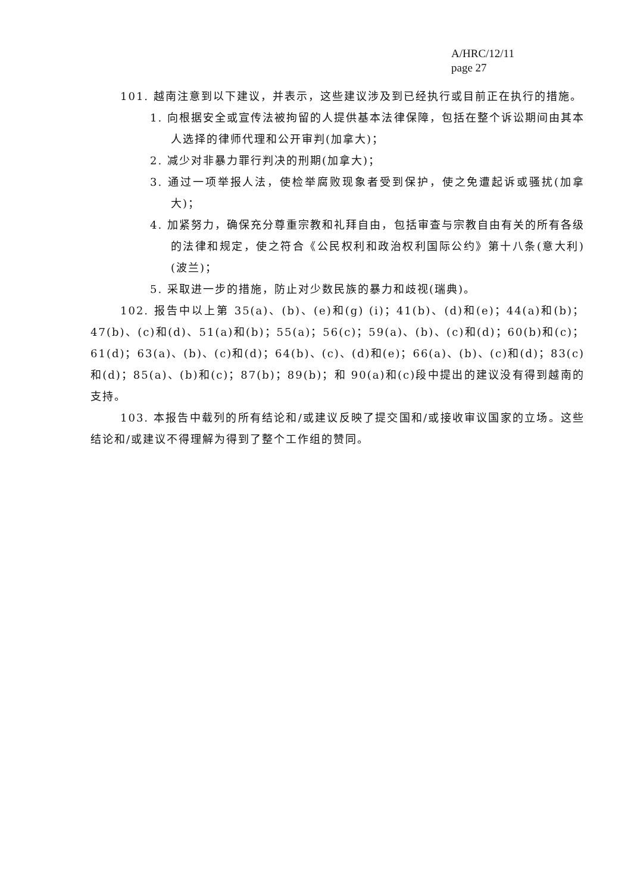A/HRC/12/11
page 27
101. 越南注意到以下建议，并表示，这些建议涉及到已经执行或目前正在执行的措施。
1. 向根据安全或宣传法被拘留的人提供基本法律保障，包括在整个诉讼期间由其本人选择的律师代理和公开审判(加拿大)；
2. 减少对非暴力罪行判决的刑期(加拿大)；
3. 通过一项举报人法，使检举腐败现象者受到保护，使之免遭起诉或骚扰(加拿大)；
4. 加紧努力，确保充分尊重宗教和礼拜自由，包括审查与宗教自由有关的所有各级的法律和规定，使之符合《公民权利和政治权利国际公约》第十八条(意大利)(波兰)；
5. 采取进一步的措施，防止对少数民族的暴力和歧视(瑞典)。
102. 报告中以上第 35(a)、(b)、(e)和(g) (i)；41(b)、(d)和(e)；44(a)和(b)；47(b)、(c)和(d)、51(a)和(b)；55(a)；56(c)；59(a)、(b)、(c)和(d)；60(b)和(c)；61(d)；63(a)、(b)、(c)和(d)；64(b)、(c)、(d)和(e)；66(a)、(b)、(c)和(d)；83(c)和(d)；85(a)、(b)和(c)；87(b)；89(b)；和 90(a)和(c)段中提出的建议没有得到越南的支持。
103. 本报告中载列的所有结论和/或建议反映了提交国和/或接收审议国家的立场。这些结论和/或建议不得理解为得到了整个工作组的赞同。